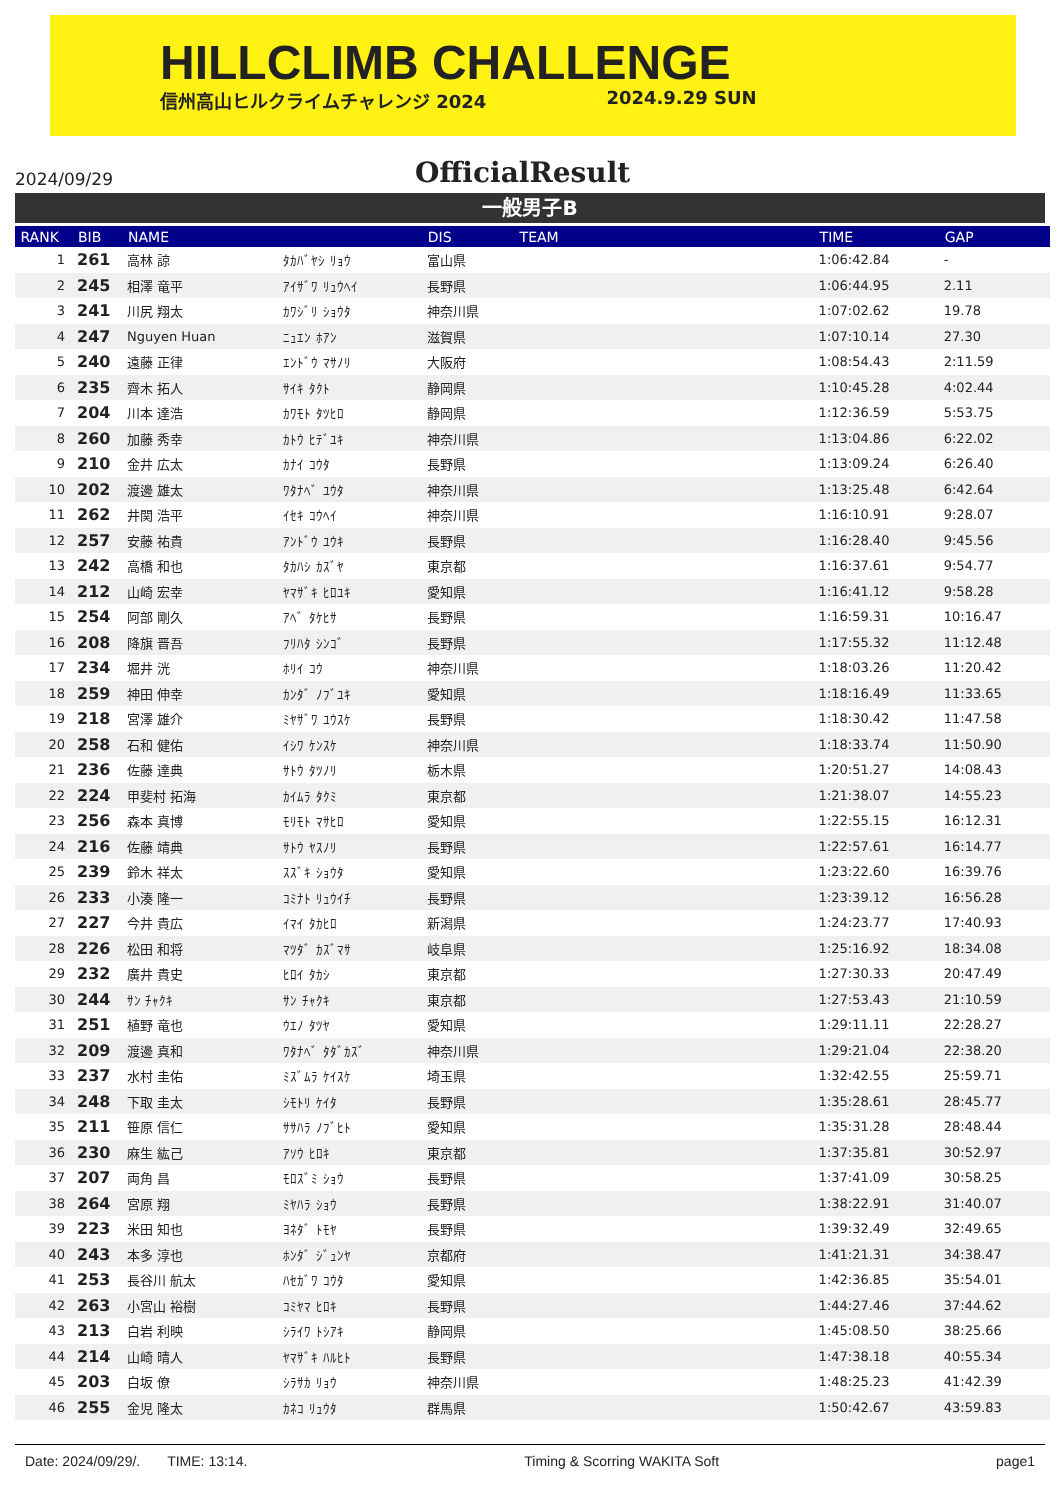HILLCLIMB CHALLENGE
信州高山ヒルクライムチャレンジ 2024 2024.9.29 SUN
2024/09/29
OfficialResult
一般男子B
| RANK | BIB | NAME | | DIS | TEAM | TIME | GAP | |
| --- | --- | --- | --- | --- | --- | --- | --- | --- |
| 1 | 261 | 高林 諒 | ﾀｶﾊﾞﾔｼ ﾘｮｳ | 富山県 | | 1:06:42.84 | - | |
| 2 | 245 | 相澤 竜平 | ｱｲｻﾞﾜ ﾘｭｳﾍｲ | 長野県 | | 1:06:44.95 | 2.11 | |
| 3 | 241 | 川尻 翔太 | ｶﾜｼﾞﾘ ｼｮｳﾀ | 神奈川県 | | 1:07:02.62 | 19.78 | |
| 4 | 247 | Nguyen Huan | ﾆｭｴﾝ ﾎｱﾝ | 滋賀県 | | 1:07:10.14 | 27.30 | |
| 5 | 240 | 遠藤 正律 | ｴﾝﾄﾞｳ ﾏｻﾉﾘ | 大阪府 | | 1:08:54.43 | 2:11.59 | |
| 6 | 235 | 齊木 拓人 | ｻｲｷ ﾀｸﾄ | 静岡県 | | 1:10:45.28 | 4:02.44 | |
| 7 | 204 | 川本 達浩 | ｶﾜﾓﾄ ﾀﾂﾋﾛ | 静岡県 | | 1:12:36.59 | 5:53.75 | |
| 8 | 260 | 加藤 秀幸 | ｶﾄｳ ﾋﾃﾞﾕｷ | 神奈川県 | | 1:13:04.86 | 6:22.02 | |
| 9 | 210 | 金井 広太 | ｶﾅｲ ｺｳﾀ | 長野県 | | 1:13:09.24 | 6:26.40 | |
| 10 | 202 | 渡邊 雄太 | ﾜﾀﾅﾍﾞ ﾕｳﾀ | 神奈川県 | | 1:13:25.48 | 6:42.64 | |
| 11 | 262 | 井関 浩平 | ｲｾｷ ｺｳﾍｲ | 神奈川県 | | 1:16:10.91 | 9:28.07 | |
| 12 | 257 | 安藤 祐貴 | ｱﾝﾄﾞｳ ﾕｳｷ | 長野県 | | 1:16:28.40 | 9:45.56 | |
| 13 | 242 | 高橋 和也 | ﾀｶﾊｼ ｶｽﾞﾔ | 東京都 | | 1:16:37.61 | 9:54.77 | |
| 14 | 212 | 山崎 宏幸 | ﾔﾏｻﾞｷ ﾋﾛﾕｷ | 愛知県 | | 1:16:41.12 | 9:58.28 | |
| 15 | 254 | 阿部 剛久 | ｱﾍﾞ ﾀｹﾋｻ | 長野県 | | 1:16:59.31 | 10:16.47 | |
| 16 | 208 | 降旗 晋吾 | ﾌﾘﾊﾀ ｼﾝｺﾞ | 長野県 | | 1:17:55.32 | 11:12.48 | |
| 17 | 234 | 堀井 洸 | ﾎﾘｲ ｺｳ | 神奈川県 | | 1:18:03.26 | 11:20.42 | |
| 18 | 259 | 神田 伸幸 | ｶﾝﾀﾞ ﾉﾌﾞﾕｷ | 愛知県 | | 1:18:16.49 | 11:33.65 | |
| 19 | 218 | 宮澤 雄介 | ﾐﾔｻﾞﾜ ﾕｳｽｹ | 長野県 | | 1:18:30.42 | 11:47.58 | |
| 20 | 258 | 石和 健佑 | ｲｼﾜ ｹﾝｽｹ | 神奈川県 | | 1:18:33.74 | 11:50.90 | |
| 21 | 236 | 佐藤 達典 | ｻﾄｳ ﾀﾂﾉﾘ | 栃木県 | | 1:20:51.27 | 14:08.43 | |
| 22 | 224 | 甲斐村 拓海 | ｶｲﾑﾗ ﾀｸﾐ | 東京都 | | 1:21:38.07 | 14:55.23 | |
| 23 | 256 | 森本 真博 | ﾓﾘﾓﾄ ﾏｻﾋﾛ | 愛知県 | | 1:22:55.15 | 16:12.31 | |
| 24 | 216 | 佐藤 靖典 | ｻﾄｳ ﾔｽﾉﾘ | 長野県 | | 1:22:57.61 | 16:14.77 | |
| 25 | 239 | 鈴木 祥太 | ｽｽﾞｷ ｼｮｳﾀ | 愛知県 | | 1:23:22.60 | 16:39.76 | |
| 26 | 233 | 小湊 隆一 | ｺﾐﾅﾄ ﾘｭｳｲﾁ | 長野県 | | 1:23:39.12 | 16:56.28 | |
| 27 | 227 | 今井 貴広 | ｲﾏｲ ﾀｶﾋﾛ | 新潟県 | | 1:24:23.77 | 17:40.93 | |
| 28 | 226 | 松田 和将 | ﾏﾂﾀﾞ ｶｽﾞﾏｻ | 岐阜県 | | 1:25:16.92 | 18:34.08 | |
| 29 | 232 | 廣井 貴史 | ﾋﾛｲ ﾀｶｼ | 東京都 | | 1:27:30.33 | 20:47.49 | |
| 30 | 244 | ｻﾝ ﾁｬｸｷ | ｻﾝ ﾁｬｸｷ | 東京都 | | 1:27:53.43 | 21:10.59 | |
| 31 | 251 | 植野 竜也 | ｳｴﾉ ﾀﾂﾔ | 愛知県 | | 1:29:11.11 | 22:28.27 | |
| 32 | 209 | 渡邊 真和 | ﾜﾀﾅﾍﾞ ﾀﾀﾞｶｽﾞ | 神奈川県 | | 1:29:21.04 | 22:38.20 | |
| 33 | 237 | 水村 圭佑 | ﾐｽﾞﾑﾗ ｹｲｽｹ | 埼玉県 | | 1:32:42.55 | 25:59.71 | |
| 34 | 248 | 下取 圭太 | ｼﾓﾄﾘ ｹｲﾀ | 長野県 | | 1:35:28.61 | 28:45.77 | |
| 35 | 211 | 笹原 信仁 | ｻｻﾊﾗ ﾉﾌﾞﾋﾄ | 愛知県 | | 1:35:31.28 | 28:48.44 | |
| 36 | 230 | 麻生 紘己 | ｱｿｳ ﾋﾛｷ | 東京都 | | 1:37:35.81 | 30:52.97 | |
| 37 | 207 | 両角 昌 | ﾓﾛｽﾞﾐ ｼｮｳ | 長野県 | | 1:37:41.09 | 30:58.25 | |
| 38 | 264 | 宮原 翔 | ﾐﾔﾊﾗ ｼｮｳ | 長野県 | | 1:38:22.91 | 31:40.07 | |
| 39 | 223 | 米田 知也 | ﾖﾈﾀﾞ ﾄﾓﾔ | 長野県 | | 1:39:32.49 | 32:49.65 | |
| 40 | 243 | 本多 淳也 | ﾎﾝﾀﾞ ｼﾞｭﾝﾔ | 京都府 | | 1:41:21.31 | 34:38.47 | |
| 41 | 253 | 長谷川 航太 | ﾊｾｶﾞﾜ ｺｳﾀ | 愛知県 | | 1:42:36.85 | 35:54.01 | |
| 42 | 263 | 小宮山 裕樹 | ｺﾐﾔﾏ ﾋﾛｷ | 長野県 | | 1:44:27.46 | 37:44.62 | |
| 43 | 213 | 白岩 利映 | ｼﾗｲﾜ ﾄｼｱｷ | 静岡県 | | 1:45:08.50 | 38:25.66 | |
| 44 | 214 | 山崎 晴人 | ﾔﾏｻﾞｷ ﾊﾙﾋﾄ | 長野県 | | 1:47:38.18 | 40:55.34 | |
| 45 | 203 | 白坂 僚 | ｼﾗｻｶ ﾘｮｳ | 神奈川県 | | 1:48:25.23 | 41:42.39 | |
| 46 | 255 | 金児 隆太 | ｶﾈｺ ﾘｭｳﾀ | 群馬県 | | 1:50:42.67 | 43:59.83 | |
Date: 2024/09/29/. TIME: 13:14. Timing & Scorring WAKITA Soft page1